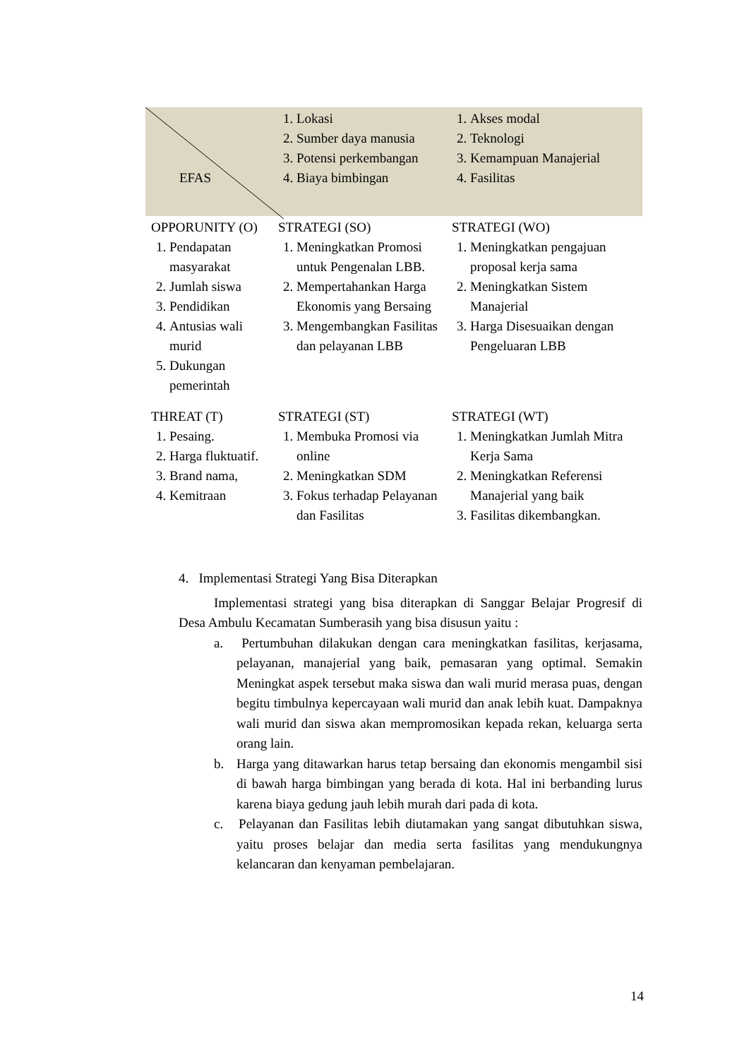| EFAS | 1. Lokasi 2. Sumber daya manusia 3. Potensi perkembangan 4. Biaya bimbingan | 1. Akses modal 2. Teknologi 3. Kemampuan Manajerial 4. Fasilitas |
| OPPORUNITY (O) 1. Pendapatan masyarakat 2. Jumlah siswa 3. Pendidikan 4. Antusias wali murid 5. Dukungan pemerintah | STRATEGI (SO) 1. Meningkatkan Promosi untuk Pengenalan LBB. 2. Mempertahankan Harga Ekonomis yang Bersaing 3. Mengembangkan Fasilitas dan pelayanan LBB | STRATEGI (WO) 1. Meningkatkan pengajuan proposal kerja sama 2. Meningkatkan Sistem Manajerial 3. Harga Disesuaikan dengan Pengeluaran LBB |
| THREAT (T) 1. Pesaing. 2. Harga fluktuatif. 3. Brand nama, 4. Kemitraan | STRATEGI (ST) 1. Membuka Promosi via online 2. Meningkatkan SDM 3. Fokus terhadap Pelayanan dan Fasilitas | STRATEGI (WT) 1. Meningkatkan Jumlah Mitra Kerja Sama 2. Meningkatkan Referensi Manajerial yang baik 3. Fasilitas dikembangkan. |
4. Implementasi Strategi Yang Bisa Diterapkan
Implementasi strategi yang bisa diterapkan di Sanggar Belajar Progresif di Desa Ambulu Kecamatan Sumberasih yang bisa disusun yaitu :
a. Pertumbuhan dilakukan dengan cara meningkatkan fasilitas, kerjasama, pelayanan, manajerial yang baik, pemasaran yang optimal. Semakin Meningkat aspek tersebut maka siswa dan wali murid merasa puas, dengan begitu timbulnya kepercayaan wali murid dan anak lebih kuat. Dampaknya wali murid dan siswa akan mempromosikan kepada rekan, keluarga serta orang lain.
b. Harga yang ditawarkan harus tetap bersaing dan ekonomis mengambil sisi di bawah harga bimbingan yang berada di kota. Hal ini berbanding lurus karena biaya gedung jauh lebih murah dari pada di kota.
c. Pelayanan dan Fasilitas lebih diutamakan yang sangat dibutuhkan siswa, yaitu proses belajar dan media serta fasilitas yang mendukungnya kelancaran dan kenyaman pembelajaran.
14